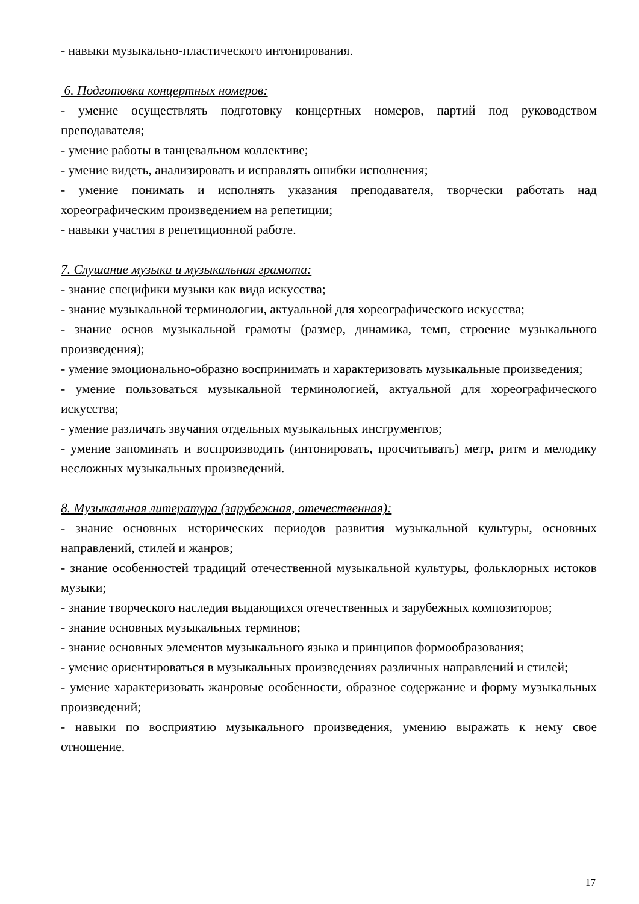- навыки музыкально-пластического интонирования.
6. Подготовка концертных номеров:
- умение осуществлять подготовку концертных номеров, партий под руководством преподавателя;
- умение работы в танцевальном коллективе;
- умение видеть, анализировать и исправлять ошибки исполнения;
- умение понимать и исполнять указания преподавателя, творчески работать над хореографическим произведением на репетиции;
- навыки участия в репетиционной работе.
7. Слушание музыки и музыкальная грамота:
- знание специфики музыки как вида искусства;
- знание музыкальной терминологии, актуальной для хореографического искусства;
- знание основ музыкальной грамоты (размер, динамика, темп, строение музыкального произведения);
- умение эмоционально-образно воспринимать и характеризовать музыкальные произведения;
- умение пользоваться музыкальной терминологией, актуальной для хореографического искусства;
- умение различать звучания отдельных музыкальных инструментов;
- умение запоминать и воспроизводить (интонировать, просчитывать) метр, ритм и мелодику несложных музыкальных произведений.
8. Музыкальная литература (зарубежная, отечественная):
- знание основных исторических периодов развития музыкальной культуры, основных направлений, стилей и жанров;
- знание особенностей традиций отечественной музыкальной культуры, фольклорных истоков музыки;
- знание творческого наследия выдающихся отечественных и зарубежных композиторов;
- знание основных музыкальных терминов;
- знание основных элементов музыкального языка и принципов формообразования;
- умение ориентироваться в музыкальных произведениях различных направлений и стилей;
- умение характеризовать жанровые особенности, образное содержание и форму музыкальных произведений;
- навыки по восприятию музыкального произведения, умению выражать к нему свое отношение.
17